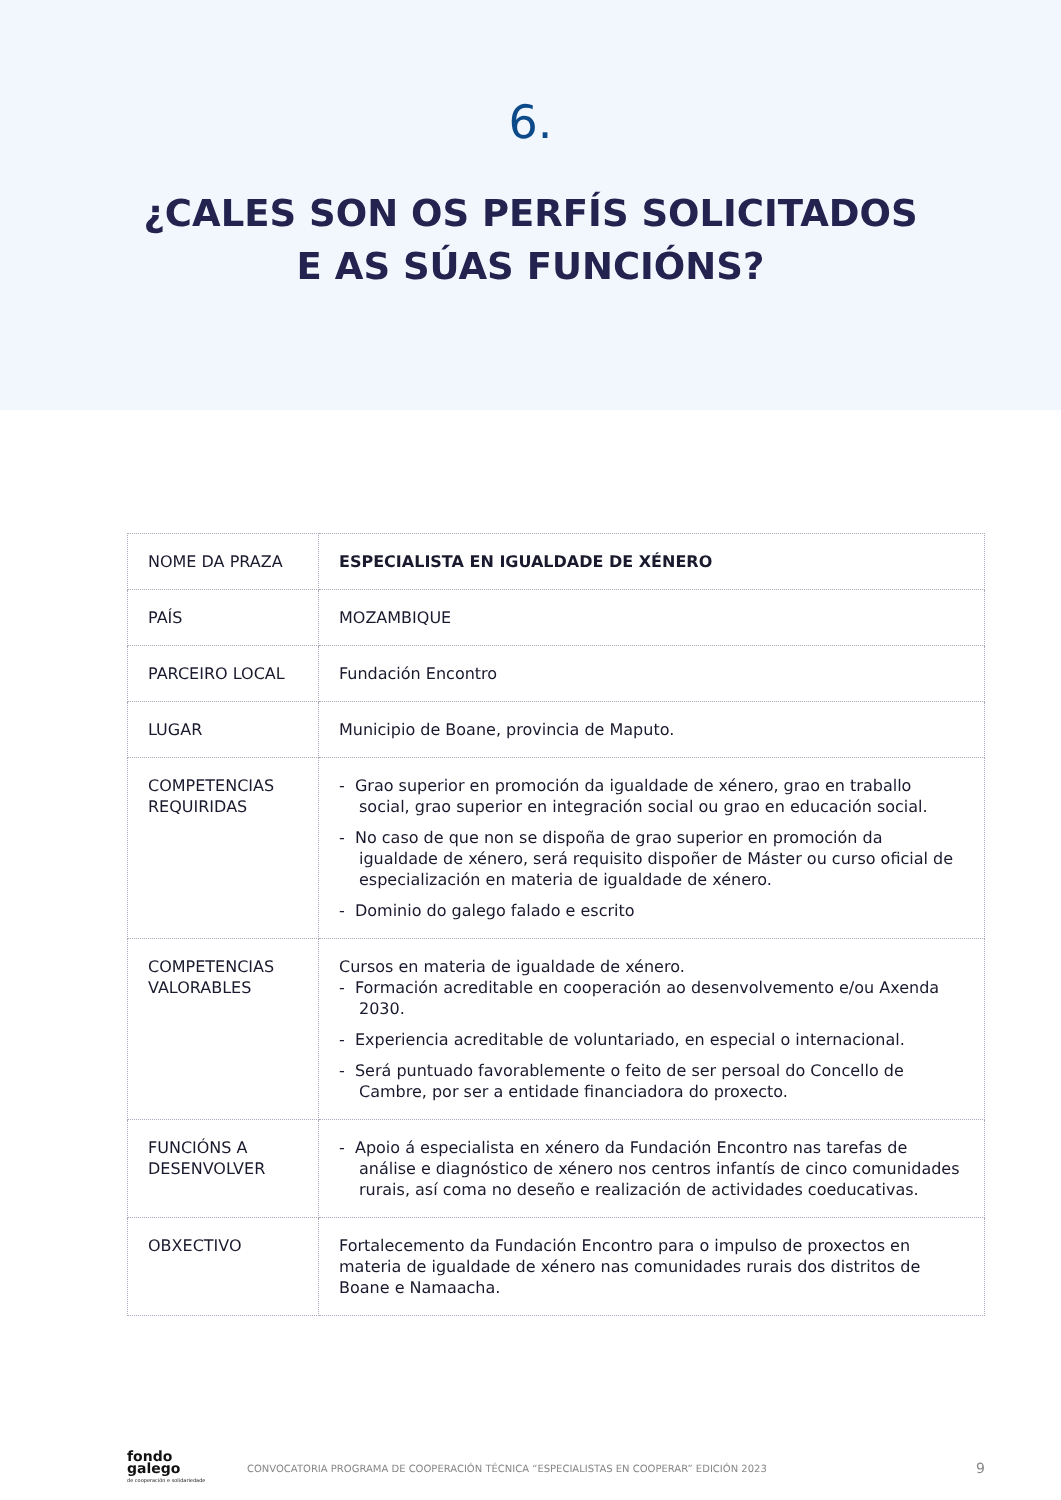6.
¿CALES SON OS PERFÍS SOLICITADOS
E AS SÚAS FUNCIÓNS?
| NOME DA PRAZA | ESPECIALISTA EN IGUALDADE DE XÉNERO |
| PAÍS | MOZAMBIQUE |
| PARCEIRO LOCAL | Fundación Encontro |
| LUGAR | Municipio de Boane, provincia de Maputo. |
| COMPETENCIAS REQUIRIDAS | - Grao superior en promoción da igualdade de xénero, grao en traballo social, grao superior en integración social ou grao en educación social. - No caso de que non se dispoña de grao superior en promoción da igualdade de xénero, será requisito dispoñer de Máster ou curso oficial de especialización en materia de igualdade de xénero. - Dominio do galego falado e escrito |
| COMPETENCIAS VALORABLES | Cursos en materia de igualdade de xénero. - Formación acreditable en cooperación ao desenvolvemento e/ou Axenda 2030. - Experiencia acreditable de voluntariado, en especial o internacional. - Será puntuado favorablemente o feito de ser persoal do Concello de Cambre, por ser a entidade financiadora do proxecto. |
| FUNCIÓNS A DESENVOLVER | - Apoio á especialista en xénero da Fundación Encontro nas tarefas de análise e diagnóstico de xénero nos centros infantís de cinco comunidades rurais, así coma no deseño e realización de actividades coeducativas. |
| OBXECTIVO | Fortalecemento da Fundación Encontro para o impulso de proxectos en materia de igualdade de xénero nas comunidades rurais dos distritos de Boane e Namaacha. |
fondo
galego
de cooperación e solidariedade
CONVOCATORIA PROGRAMA DE COOPERACIÓN TÉCNICA “ESPECIALISTAS EN COOPERAR” EDICIÓN 2023
9